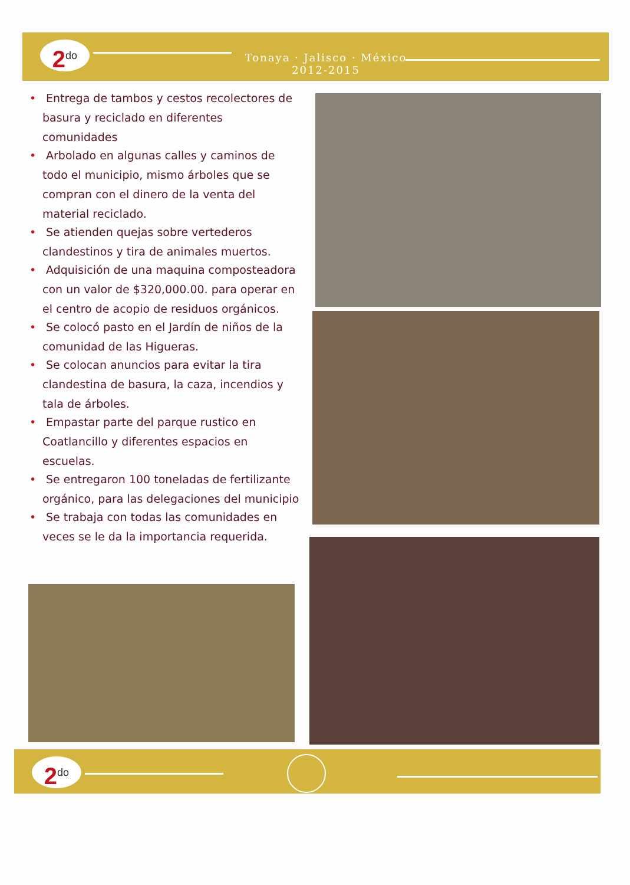2<sup>do</sup>
Tonaya · Jalisco · México
2012-2015
• Entrega de tambos y cestos recolectores de basura y reciclado en diferentes comunidades
• Arbolado en algunas calles y caminos de todo el municipio, mismo árboles que se compran con el dinero de la venta del material reciclado.
• Se atienden quejas sobre vertederos clandestinos y tira de animales muertos.
• Adquisición de una maquina composteadora con un valor de $320,000.00. para operar en el centro de acopio de residuos orgánicos.
• Se colocó pasto en el Jardín de niños de la comunidad de las Higueras.
• Se colocan anuncios para evitar la tira clandestina de basura, la caza, incendios y tala de árboles.
• Empastar parte del parque rustico en Coatlancillo y diferentes espacios en escuelas.
• Se entregaron 100 toneladas de fertilizante orgánico, para las delegaciones del municipio
• Se trabaja con todas las comunidades en veces se le da la importancia requerida.
2<sup>do</sup>